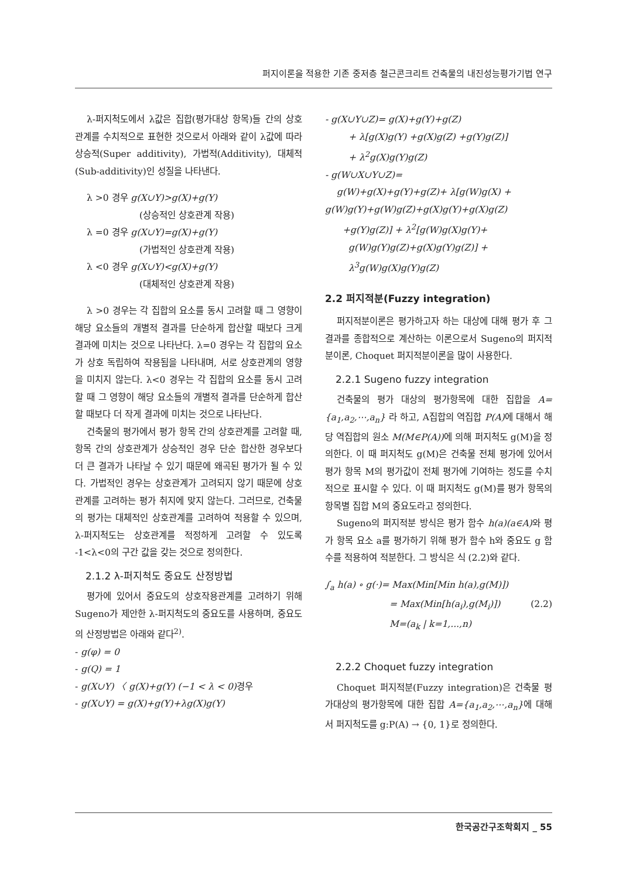퍼지이론을 적용한 기존 중저층 철근콘크리트 건축물의 내진성능평가기법 연구
λ-퍼지척도에서 λ값은 집합(평가대상 항목)들 간의 상호관계를 수치적으로 표현한 것으로서 아래와 같이 λ값에 따라 상승적(Super additivity), 가법적(Additivity), 대체적(Sub-additivity)인 성질을 나타낸다.
λ >0 경우 g(X∪Y)>g(X)+g(Y)
(상승적인 상호관계 작용)
λ =0 경우 g(X∪Y)=g(X)+g(Y)
(가법적인 상호관계 작용)
λ <0 경우 g(X∪Y)<g(X)+g(Y)
(대체적인 상호관계 작용)
λ >0 경우는 각 집합의 요소를 동시 고려할 때 그 영향이 해당 요소들의 개별적 결과를 단순하게 합산할 때보다 크게 결과에 미치는 것으로 나타난다. λ=0 경우는 각 집합의 요소가 상호 독립하여 작용됨을 나타내며, 서로 상호관계의 영향을 미치지 않는다. λ<0 경우는 각 집합의 요소를 동시 고려할 때 그 영향이 해당 요소들의 개별적 결과를 단순하게 합산할 때보다 더 작게 결과에 미치는 것으로 나타난다.
건축물의 평가에서 평가 항목 간의 상호관계를 고려할 때, 항목 간의 상호관계가 상승적인 경우 단순 합산한 경우보다 더 큰 결과가 나타날 수 있기 때문에 왜곡된 평가가 될 수 있다. 가법적인 경우는 상호관계가 고려되지 않기 때문에 상호관계를 고려하는 평가 취지에 맞지 않는다. 그러므로, 건축물의 평가는 대체적인 상호관계를 고려하여 적용할 수 있으며, λ-퍼지척도는 상호관계를 적정하게 고려할 수 있도록 -1<λ<0의 구간 값을 갖는 것으로 정의한다.
2.1.2 λ-퍼지척도 중요도 산정방법
평가에 있어서 중요도의 상호작용관계를 고려하기 위해 Sugeno가 제안한 λ-퍼지척도의 중요도를 사용하며, 중요도의 산정방법은 아래와 같다<sup>2)</sup>.
- g(φ) = 0
- g(Q) = 1
- g(X∪Y) 〈 g(X)+g(Y) (−1 < λ < 0) 경우
- g(X∪Y) = g(X)+g(Y)+λg(X)g(Y)
- g(X∪Y∪Z)= g(X)+g(Y)+g(Z)
+ λ[g(X)g(Y) +g(X)g(Z) +g(Y)g(Z)]
+ λ<sup>2</sup>g(X)g(Y)g(Z)
- g(W∪X∪Y∪Z)=
g(W)+g(X)+g(Y)+g(Z)+ λ[g(W)g(X) +
g(W)g(Y)+g(W)g(Z)+g(X)g(Y)+g(X)g(Z)
+g(Y)g(Z)] + λ<sup>2</sup>[g(W)g(X)g(Y)+
g(W)g(Y)g(Z)+g(X)g(Y)g(Z)] +
λ<sup>3</sup>g(W)g(X)g(Y)g(Z)
2.2 퍼지적분(Fuzzy integration)
퍼지적분이론은 평가하고자 하는 대상에 대해 평가 후 그 결과를 종합적으로 계산하는 이론으로서 Sugeno의 퍼지적분이론, Choquet 퍼지적분이론을 많이 사용한다.
2.2.1 Sugeno fuzzy integration
건축물의 평가 대상의 평가항목에 대한 집합을 A={a<sub>1</sub>,a<sub>2</sub>,⋯,a<sub>n</sub>} 라 하고, A집합의 역집합 P(A) 에 대해서 해당 역집합의 원소 M(M∈P(A)) 에 의해 퍼지척도 g(M)을 정의한다. 이 때 퍼지척도 g(M)은 건축물 전체 평가에 있어서 평가 항목 M의 평가값이 전체 평가에 기여하는 정도를 수치적으로 표시할 수 있다. 이 때 퍼지척도 g(M)를 평가 항목의 항목별 집합 M의 중요도라고 정의한다.
Sugeno의 퍼지적분 방식은 평가 함수 h(a)(a∈A) 와 평가 항목 요소 a를 평가하기 위해 평가 함수 h와 중요도 g 함수를 적용하여 적분한다. 그 방식은 식 (2.2)와 같다.
∫<sub>a</sub> h(a) ∘ g(·)= Max(Min[Min h(a),g(M)])
= Max(Min[h(a<sub>i</sub>),g(M<sub>i</sub>)]) (2.2)
M=(a<sub>k</sub> | k=1,...,n)
2.2.2 Choquet fuzzy integration
Choquet 퍼지적분(Fuzzy integration)은 건축물 평가대상의 평가항목에 대한 집합 A={a<sub>1</sub>,a<sub>2</sub>,⋯,a<sub>n</sub>}에 대해서 퍼지척도를 g:P(A) → {0, 1}로 정의한다.
한국공간구조학회지 _ 55